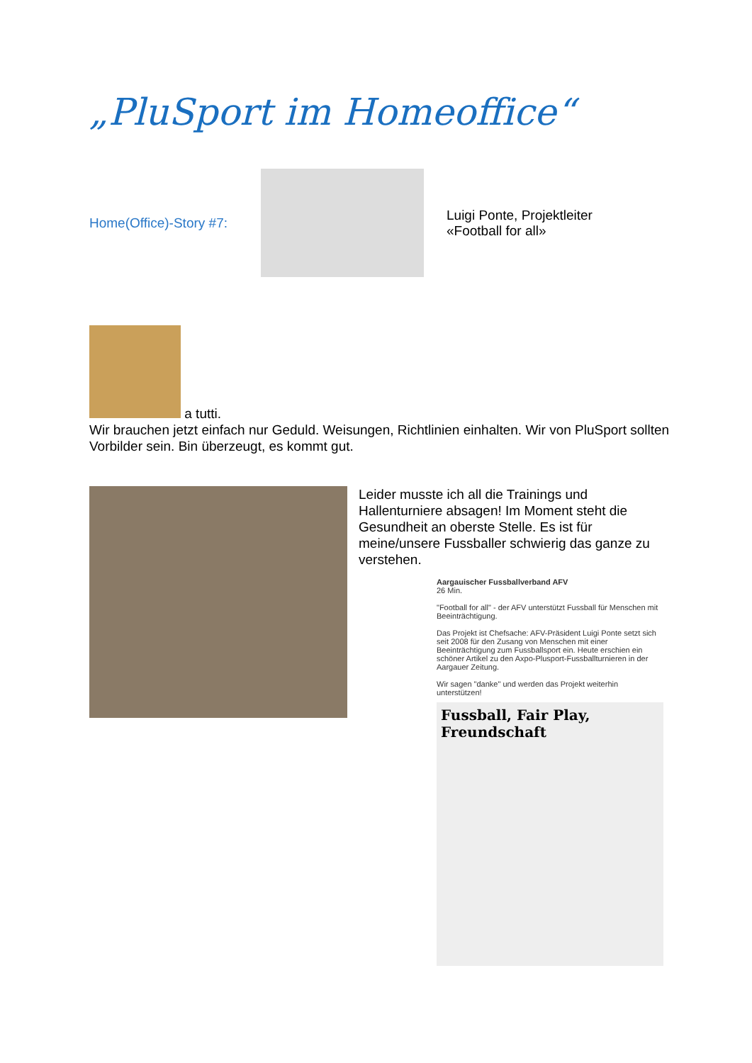„PluSport im Homeoffice“
Home(Office)-Story #7:
Luigi Ponte, Projektleiter
«Football for all»
a tutti.
Wir brauchen jetzt einfach nur Geduld. Weisungen, Richtlinien einhalten. Wir von PluSport sollten Vorbilder sein. Bin überzeugt, es kommt gut.
Leider musste ich all die Trainings und Hallenturniere absagen! Im Moment steht die Gesundheit an oberste Stelle. Es ist für meine/unsere Fussballer schwierig das ganze zu verstehen.
Aargauischer Fussballverband AFV
26 Min.
"Football for all" - der AFV unterstützt Fussball für Menschen mit Beeinträchtigung.
Das Projekt ist Chefsache: AFV-Präsident Luigi Ponte setzt sich seit 2008 für den Zusang von Menschen mit einer Beeinträchtigung zum Fussballsport ein. Heute erschien ein schöner Artikel zu den Axpo-Plusport-Fussballturnieren in der Aargauer Zeitung.
Wir sagen "danke" und werden das Projekt weiterhin unterstützen!
Fussball, Fair Play, Freundschaft